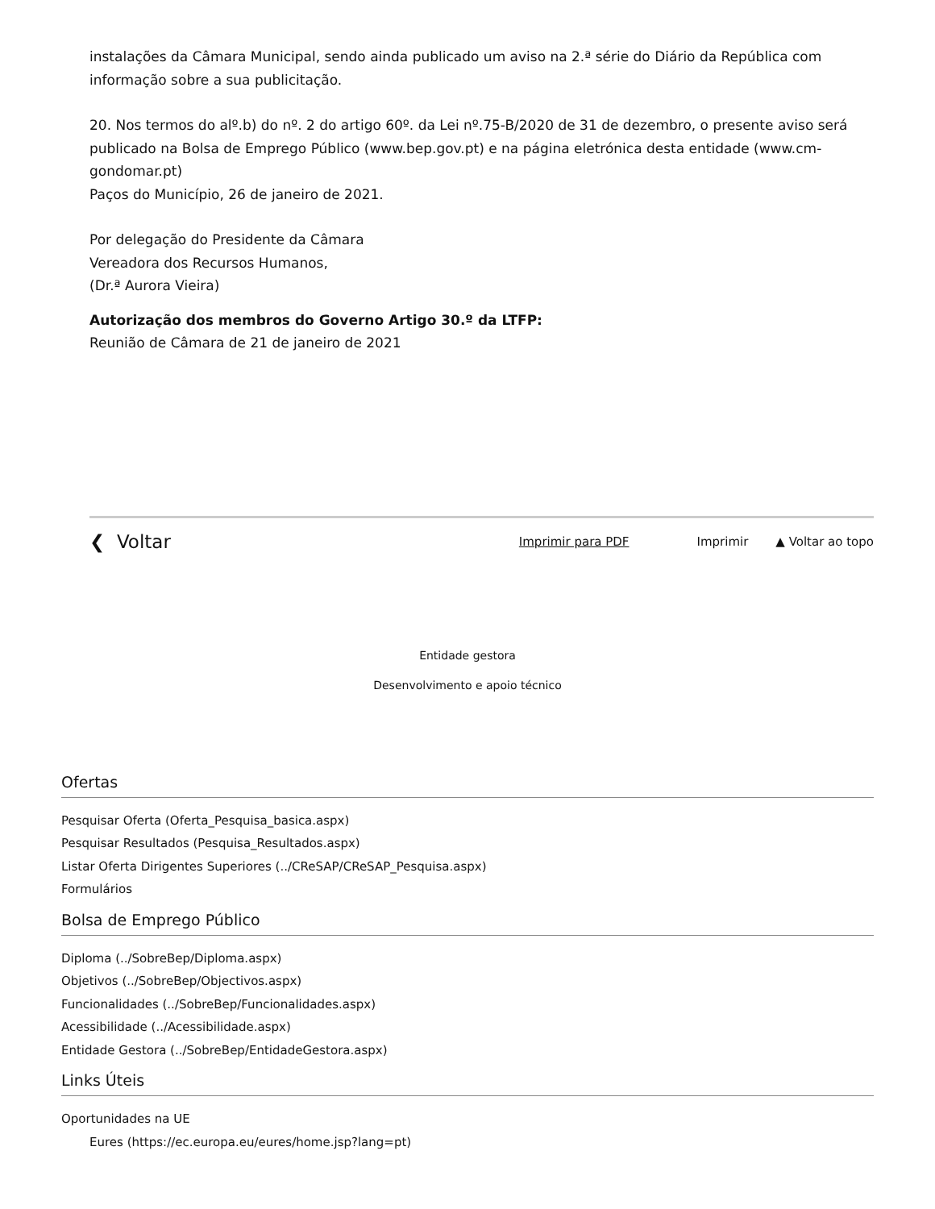instalações da Câmara Municipal, sendo ainda publicado um aviso na 2.ª série do Diário da República com informação sobre a sua publicitação.
20. Nos termos do alº.b) do nº. 2 do artigo 60º. da Lei nº.75-B/2020 de 31 de dezembro, o presente aviso será publicado na Bolsa de Emprego Público (www.bep.gov.pt) e na página eletrónica desta entidade (www.cm-gondomar.pt)
Paços do Município, 26 de janeiro de 2021.
Por delegação do Presidente da Câmara
Vereadora dos Recursos Humanos,
(Dr.ª Aurora Vieira)
Autorização dos membros do Governo Artigo 30.º da LTFP:
Reunião de Câmara de 21 de janeiro de 2021
❮ Voltar Imprimir para PDF Imprimir ▲ Voltar ao topo
Entidade gestora
Desenvolvimento e apoio técnico
Ofertas
Pesquisar Oferta (Oferta_Pesquisa_basica.aspx)
Pesquisar Resultados (Pesquisa_Resultados.aspx)
Listar Oferta Dirigentes Superiores (../CReSAP/CReSAP_Pesquisa.aspx)
Formulários
Bolsa de Emprego Público
Diploma (../SobreBep/Diploma.aspx)
Objetivos (../SobreBep/Objectivos.aspx)
Funcionalidades (../SobreBep/Funcionalidades.aspx)
Acessibilidade (../Acessibilidade.aspx)
Entidade Gestora (../SobreBep/EntidadeGestora.aspx)
Links Úteis
Oportunidades na UE
Eures (https://ec.europa.eu/eures/home.jsp?lang=pt)